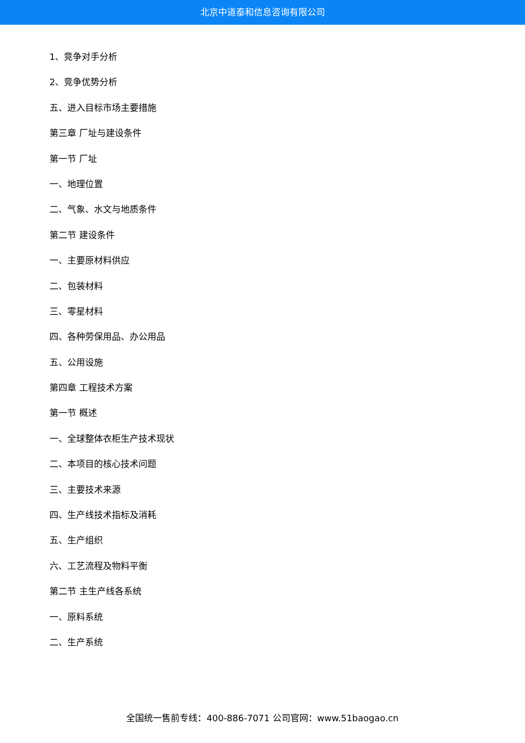北京中道泰和信息咨询有限公司
1、竞争对手分析
2、竞争优势分析
五、进入目标市场主要措施
第三章 厂址与建设条件
第一节 厂址
一、地理位置
二、气象、水文与地质条件
第二节 建设条件
一、主要原材料供应
二、包装材料
三、零星材料
四、各种劳保用品、办公用品
五、公用设施
第四章 工程技术方案
第一节 概述
一、全球整体衣柜生产技术现状
二、本项目的核心技术问题
三、主要技术来源
四、生产线技术指标及消耗
五、生产组织
六、工艺流程及物料平衡
第二节 主生产线各系统
一、原料系统
二、生产系统
全国统一售前专线：400-886-7071 公司官网：www.51baogao.cn